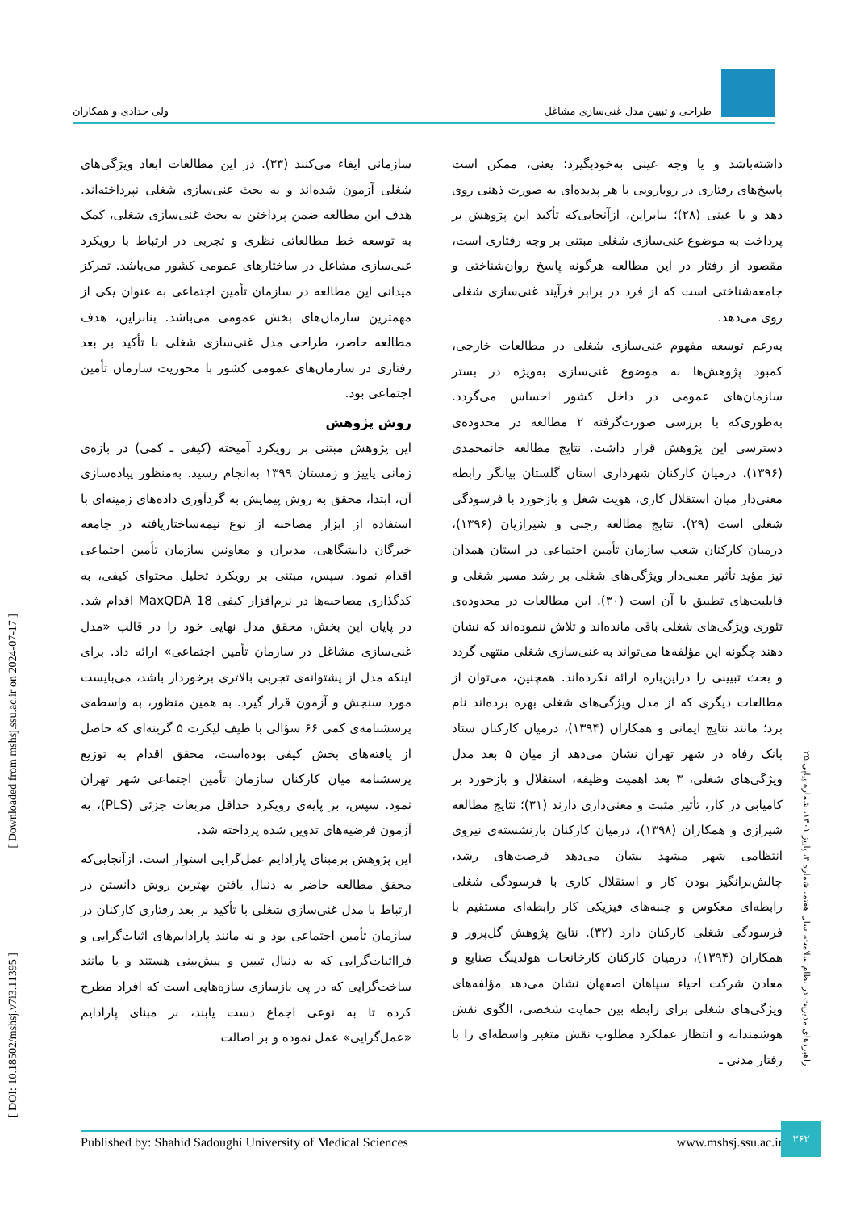طراحی و تبیین مدل غنی‌سازی مشاغل
ولی حدادی و همکاران
داشته‌باشد و یا وجه عینی به‌خودبگیرد؛ یعنی، ممکن است پاسخ‌های رفتاری در رویارویی با هر پدیده‌ای به صورت ذهنی روی دهد و یا عینی (۲۸)؛ بنابراین، ازآنجایی‌که تأکید این پژوهش بر پرداخت به موضوع غنی‌سازی شغلی مبتنی بر وجه رفتاری است، مقصود از رفتار در این مطالعه هرگونه پاسخ روان‌شناختی و جامعه‌شناختی است که از فرد در برابر فرآیند غنی‌سازی شغلی روی می‌دهد.
به‌رغم توسعه مفهوم غنی‌سازی شغلی در مطالعات خارجی، کمبود پژوهش‌ها به موضوع غنی‌سازی به‌ویژه در بستر سازمان‌های عمومی در داخل کشور احساس می‌گردد. به‌طوری‌که با بررسی صورت‌گرفته ۲ مطالعه در محدوده‌ی دسترسی این پژوهش قرار داشت. نتایج مطالعه خانمحمدی (۱۳۹۶)، درمیان کارکنان شهرداری استان گلستان بیانگر رابطه معنی‌دار میان استقلال کاری، هویت شغل و بازخورد با فرسودگی شغلی است (۲۹). نتایج مطالعه رجبی و شیرازیان (۱۳۹۶)، درمیان کارکنان شعب سازمان تأمین اجتماعی در استان همدان نیز مؤید تأثیر معنی‌دار ویژگی‌های شغلی بر رشد مسیر شغلی و قابلیت‌های تطبیق با آن است (۳۰). این مطالعات در محدوده‌ی تئوری ویژگی‌های شغلی باقی مانده‌اند و تلاش ننموده‌اند که نشان دهند چگونه این مؤلفه‌ها می‌تواند به غنی‌سازی شغلی منتهی گردد و بحث تبیینی را دراین‌باره ارائه نکرده‌اند. همچنین، می‌توان از مطالعات دیگری که از مدل ویژگی‌های شغلی بهره برده‌اند نام برد؛ مانند نتایج ایمانی و همکاران (۱۳۹۴)، درمیان کارکنان ستاد بانک رفاه در شهر تهران نشان می‌دهد از میان ۵ بعد مدل ویژگی‌های شغلی، ۳ بعد اهمیت وظیفه، استقلال و بازخورد بر کامیابی در کار، تأثیر مثبت و معنی‌داری دارند (۳۱)؛ نتایج مطالعه شیرازی و همکاران (۱۳۹۸)، درمیان کارکنان بازنشسته‌ی نیروی انتظامی شهر مشهد نشان می‌دهد فرصت‌های رشد، چالش‌برانگیز بودن کار و استقلال کاری با فرسودگی شغلی رابطه‌ای معکوس و جنبه‌های فیزیکی کار رابطه‌ای مستقیم با فرسودگی شغلی کارکنان دارد (۳۲). نتایج پژوهش گل‌پرور و همکاران (۱۳۹۴)، درمیان کارکنان کارخانجات هولدینگ صنایع و معادن شرکت احیاء سپاهان اصفهان نشان می‌دهد مؤلفه‌های ویژگی‌های شغلی برای رابطه بین حمایت شخصی، الگوی نقش هوشمندانه و انتظار عملکرد مطلوب نقش متغیر واسطه‌ای را با رفتار مدنی ـ
سازمانی ایفاء می‌کنند (۳۳). در این مطالعات ابعاد ویژگی‌های شغلی آزمون شده‌اند و به بحث غنی‌سازی شغلی نپرداخته‌اند. هدف این مطالعه ضمن پرداختن به بحث غنی‌سازی شغلی، کمک به توسعه خط مطالعاتی نظری و تجربی در ارتباط با رویکرد غنی‌سازی مشاغل در ساختارهای عمومی کشور می‌باشد. تمرکز میدانی این مطالعه در سازمان تأمین اجتماعی به عنوان یکی از مهمترین سازمان‌های بخش عمومی می‌باشد. بنابراین، هدف مطالعه حاضر، طراحی مدل غنی‌سازی شغلی با تأکید بر بعد رفتاری در سازمان‌های عمومی کشور با محوریت سازمان تأمین اجتماعی بود.
روش پژوهش
این پژوهش مبتنی بر رویکرد آمیخته (کیفی ـ کمی) در بازه‌ی زمانی پاییز و زمستان ۱۳۹۹ به‌انجام رسید. به‌منظور پیاده‌سازی آن، ابتدا، محقق به روش پیمایش به گردآوری داده‌های زمینه‌ای با استفاده از ابزار مصاحبه از نوع نیمه‌ساختاریافته در جامعه خبرگان دانشگاهی، مدیران و معاونین سازمان تأمین اجتماعی اقدام نمود. سپس، مبتنی بر رویکرد تحلیل محتوای کیفی، به کدگذاری مصاحبه‌ها در نرم‌افزار کیفی MaxQDA 18 اقدام شد. در پایان این بخش، محقق مدل نهایی خود را در قالب «مدل غنی‌سازی مشاغل در سازمان تأمین اجتماعی» ارائه داد. برای اینکه مدل از پشتوانه‌ی تجربی بالاتری برخوردار باشد، می‌بایست مورد سنجش و آزمون قرار گیرد. به همین منظور، به واسطه‌ی پرسشنامه‌ی کمی ۶۶ سؤالی با طیف لیکرت ۵ گزینه‌ای که حاصل از یافته‌های بخش کیفی بوده‌است، محقق اقدام به توزیع پرسشنامه میان کارکنان سازمان تأمین اجتماعی شهر تهران نمود. سپس، بر پایه‌ی رویکرد حداقل مربعات جزئی (PLS)، به آزمون فرضیه‌های تدوین شده پرداخته شد.
این پژوهش برمبنای پارادایم عمل‌گرایی استوار است. ازآنجایی‌که محقق مطالعه حاضر به دنبال یافتن بهترین روش دانستن در ارتباط با مدل غنی‌سازی شغلی با تأکید بر بعد رفتاری کارکنان در سازمان تأمین اجتماعی بود و نه مانند پارادایم‌های اثبات‌گرایی و فرااثبات‌گرایی که به دنبال تبیین و پیش‌بینی هستند و یا مانند ساخت‌گرایی که در پی بازسازی سازه‌هایی است که افراد مطرح کرده تا به نوعی اجماع دست یابند، بر مبنای پارادایم «عمل‌گرایی» عمل نموده و بر اصالت
[ Downloaded from mshsj.ssu.ac.ir on 2024-07-17 ]
[ DOI: 10.18502/mshsj.v7i3.11395 ]
راهبردهای مدیریت در نظام سلامت، سال هفتم، شماره ۳، پاییز ۱۴۰۱، شماره پیاپی ۲۵
Published by: Shahid Sadoughi University of Medical Sciences www.mshsj.ssu.ac.ir
۲۶۲